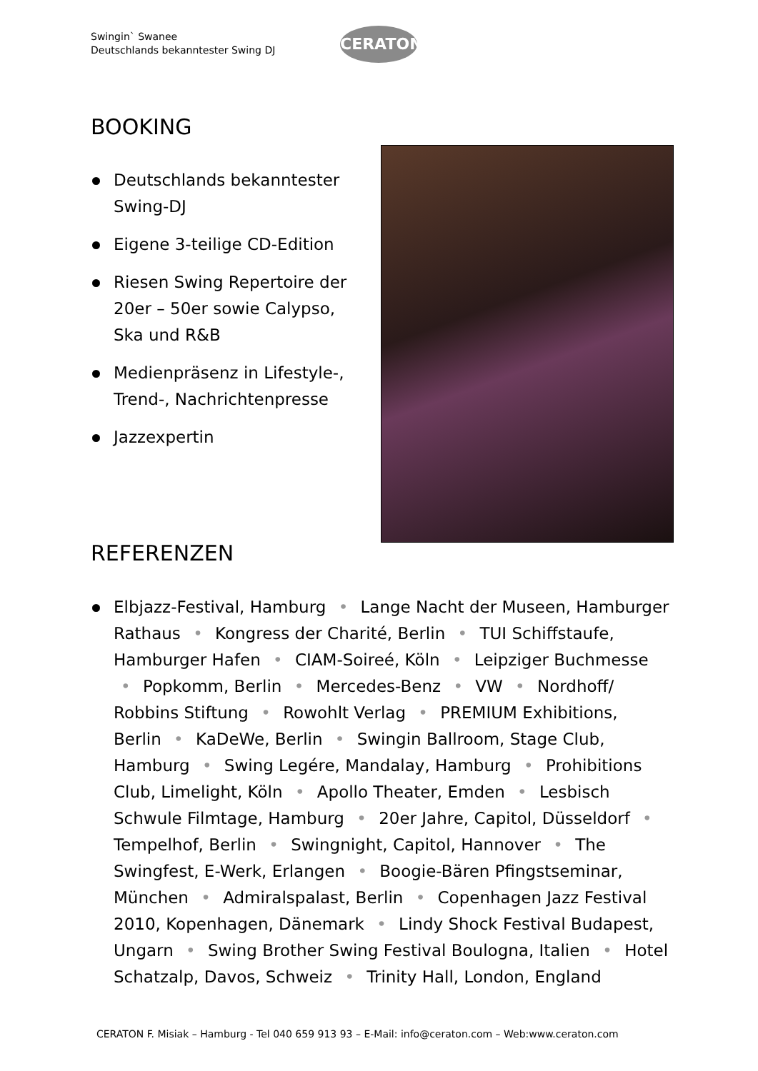Swingin` Swanee
Deutschlands bekanntester Swing DJ
CERATON
BOOKING
Deutschlands bekanntester Swing-DJ
Eigene 3-teilige CD-Edition
Riesen Swing Repertoire der 20er – 50er sowie Calypso, Ska und R&B
Medienpräsenz in Lifestyle-, Trend-, Nachrichtenpresse
Jazzexpertin
REFERENZEN
Elbjazz-Festival, Hamburg • Lange Nacht der Museen, Hamburger Rathaus • Kongress der Charité, Berlin • TUI Schiffstaufe, Hamburger Hafen • CIAM-Soireé, Köln • Leipziger Buchmesse • Popkomm, Berlin • Mercedes-Benz • VW • Nordhoff/ Robbins Stiftung • Rowohlt Verlag • PREMIUM Exhibitions, Berlin • KaDeWe, Berlin • Swingin Ballroom, Stage Club, Hamburg • Swing Legére, Mandalay, Hamburg • Prohibitions Club, Limelight, Köln • Apollo Theater, Emden • Lesbisch Schwule Filmtage, Hamburg • 20er Jahre, Capitol, Düsseldorf • Tempelhof, Berlin • Swingnight, Capitol, Hannover • The Swingfest, E-Werk, Erlangen • Boogie-Bären Pfingstseminar, München • Admiralspalast, Berlin • Copenhagen Jazz Festival 2010, Kopenhagen, Dänemark • Lindy Shock Festival Budapest, Ungarn • Swing Brother Swing Festival Boulogna, Italien • Hotel Schatzalp, Davos, Schweiz • Trinity Hall, London, England
CERATON F. Misiak – Hamburg - Tel 040 659 913 93 – E-Mail: info@ceraton.com – Web:www.ceraton.com